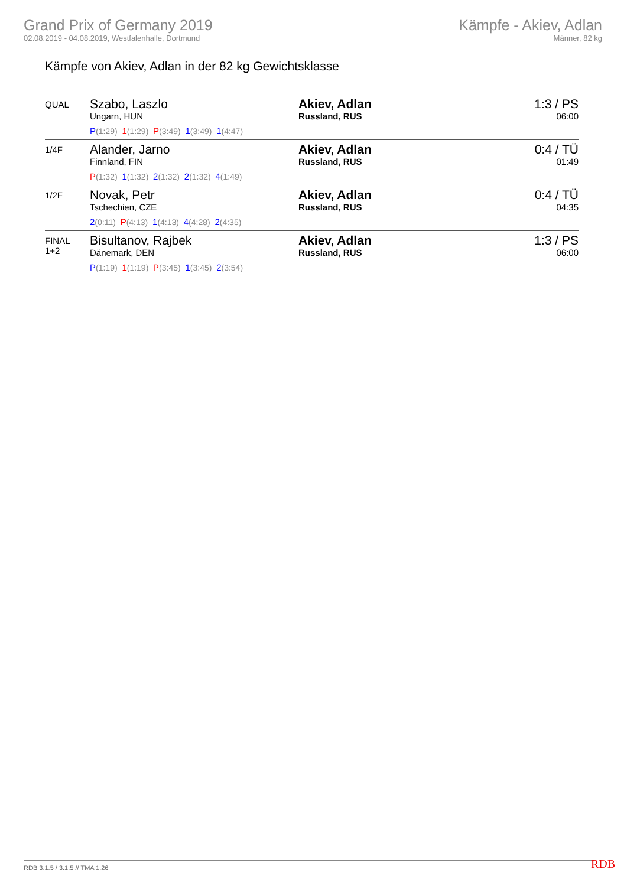Grand Prix of Germany 2019
02.08.2019 - 04.08.2019, Westfalenhalle, Dortmund
Kämpfe - Akiev, Adlan
Männer, 82 kg
Kämpfe von Akiev, Adlan in der 82 kg Gewichtsklasse
| QUAL | Szabo, Laszlo Ungarn, HUN P (1:29) 1 (1:29) P (3:49) 1 (3:49) 1 (4:47) | Akiev, Adlan Russland, RUS | 1:3 / PS 06:00 |
| 1/4F | Alander, Jarno Finnland, FIN P (1:32) 1 (1:32) 2 (1:32) 2 (1:32) 4 (1:49) | Akiev, Adlan Russland, RUS | 0:4 / TÜ 01:49 |
| 1/2F | Novak, Petr Tschechien, CZE 2 (0:11) P (4:13) 1 (4:13) 4 (4:28) 2 (4:35) | Akiev, Adlan Russland, RUS | 0:4 / TÜ 04:35 |
| FINAL 1+2 | Bisultanov, Rajbek Dänemark, DEN P (1:19) 1 (1:19) P (3:45) 1 (3:45) 2 (3:54) | Akiev, Adlan Russland, RUS | 1:3 / PS 06:00 |
RDB 3.1.5 / 3.1.5 // TMA 1.26 RDB